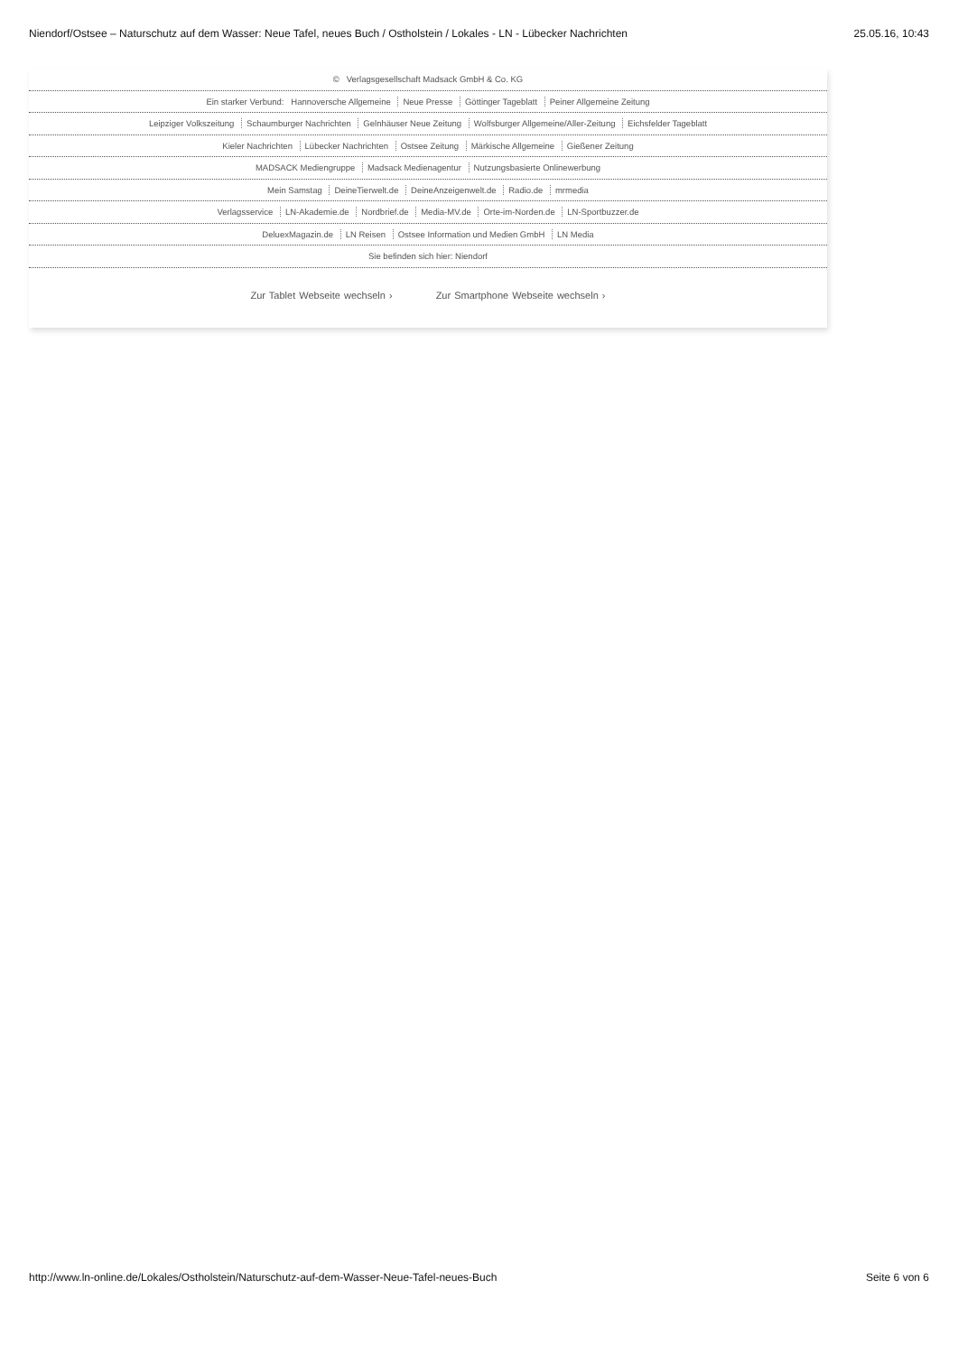Niendorf/Ostsee – Naturschutz auf dem Wasser: Neue Tafel, neues Buch / Ostholstein / Lokales - LN - Lübecker Nachrichten
25.05.16, 10:43
© Verlagsgesellschaft Madsack GmbH & Co. KG
Ein starker Verbund: Hannoversche Allgemeine Neue Presse Göttinger Tageblatt Peiner Allgemeine Zeitung
Leipziger Volkszeitung Schaumburger Nachrichten Gelnhäuser Neue Zeitung Wolfsburger Allgemeine/Aller-Zeitung Eichsfelder Tageblatt
Kieler Nachrichten Lübecker Nachrichten Ostsee Zeitung Märkische Allgemeine Gießener Zeitung
MADSACK Mediengruppe Madsack Medienagentur Nutzungsbasierte Onlinewerbung
Mein Samstag DeineTierwelt.de DeineAnzeigenwelt.de Radio.de mrmedia
Verlagsservice LN-Akademie.de Nordbrief.de Media-MV.de Orte-im-Norden.de LN-Sportbuzzer.de
DeluexMagazin.de LN Reisen Ostsee Information und Medien GmbH LN Media
Sie befinden sich hier: Niendorf
Zur Tablet Webseite wechseln › Zur Smartphone Webseite wechseln ›
http://www.ln-online.de/Lokales/Ostholstein/Naturschutz-auf-dem-Wasser-Neue-Tafel-neues-Buch
Seite 6 von 6